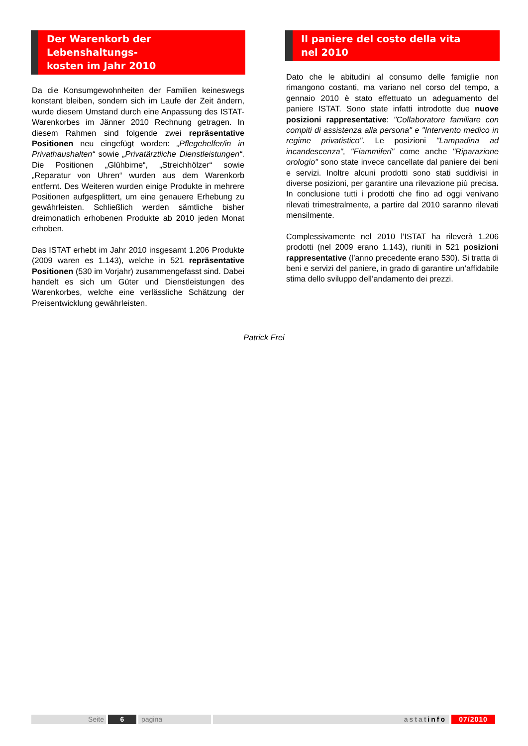Der Warenkorb der Lebenshaltungs-
kosten im Jahr 2010
Da die Konsumgewohnheiten der Familien keineswegs konstant bleiben, sondern sich im Laufe der Zeit ändern, wurde diesem Umstand durch eine Anpassung des ISTAT-Warenkorbes im Jänner 2010 Rechnung getragen. In diesem Rahmen sind folgende zwei repräsentative Positionen neu eingefügt worden: „Pflegehelfer/in in Privathaushalten“ sowie „Privatärztliche Dienstleistungen“. Die Positionen „Glühbirne“, „Streichhölzer“ sowie „Reparatur von Uhren“ wurden aus dem Warenkorb entfernt. Des Weiteren wurden einige Produkte in mehrere Positionen aufgesplittert, um eine genauere Erhebung zu gewährleisten. Schließlich werden sämtliche bisher dreimonatlich erhobenen Produkte ab 2010 jeden Monat erhoben.
Das ISTAT erhebt im Jahr 2010 insgesamt 1.206 Produkte (2009 waren es 1.143), welche in 521 repräsentative Positionen (530 im Vorjahr) zusammengefasst sind. Dabei handelt es sich um Güter und Dienstleistungen des Warenkorbes, welche eine verlässliche Schätzung der Preisentwicklung gewährleisten.
Il paniere del costo della vita
nel 2010
Dato che le abitudini al consumo delle famiglie non rimangono costanti, ma variano nel corso del tempo, a gennaio 2010 è stato effettuato un adeguamento del paniere ISTAT. Sono state infatti introdotte due nuove posizioni rappresentative: "Collaboratore familiare con compiti di assistenza alla persona" e "Intervento medico in regime privatistico". Le posizioni "Lampadina ad incandescenza", "Fiammiferi" come anche "Riparazione orologio" sono state invece cancellate dal paniere dei beni e servizi. Inoltre alcuni prodotti sono stati suddivisi in diverse posizioni, per garantire una rilevazione più precisa. In conclusione tutti i prodotti che fino ad oggi venivano rilevati trimestralmente, a partire dal 2010 saranno rilevati mensilmente.
Complessivamente nel 2010 l’ISTAT ha rileverà 1.206 prodotti (nel 2009 erano 1.143), riuniti in 521 posizioni rappresentative (l’anno precedente erano 530). Si tratta di beni e servizi del paniere, in grado di garantire un’affidabile stima dello sviluppo dell’andamento dei prezzi.
Patrick Frei
Seite 6 pagina astatinfo 07/2010